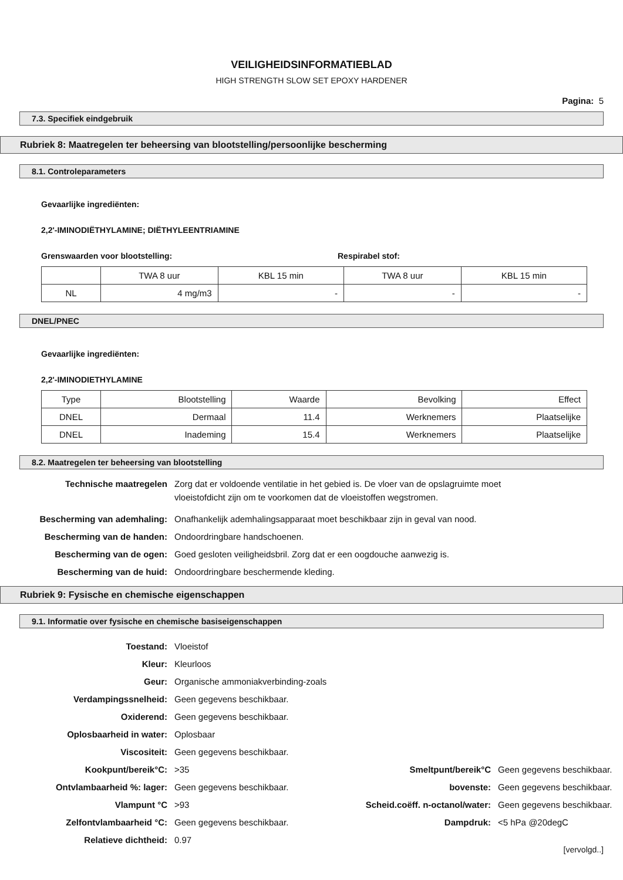VEILIGHEIDSINFORMATIEBLAD
HIGH STRENGTH SLOW SET EPOXY HARDENER
Pagina: 5
7.3. Specifiek eindgebruik
Rubriek 8: Maatregelen ter beheersing van blootstelling/persoonlijke bescherming
8.1. Controleparameters
Gevaarlijke ingrediënten:
2,2'-IMINODIËTHYLAMINE; DIËTHYLEENTRIAMINE
Grenswaarden voor blootstelling: Respirabel stof:
| | TWA 8 uur | KBL 15 min | TWA 8 uur | KBL 15 min |
| NL | 4 mg/m3 | - | - | - |
DNEL/PNEC
Gevaarlijke ingrediënten:
2,2'-IMINODIETHYLAMINE
| Type | Blootstelling | Waarde | Bevolking | Effect |
| DNEL | Dermaal | 11.4 | Werknemers | Plaatselijke |
| DNEL | Inademing | 15.4 | Werknemers | Plaatselijke |
8.2. Maatregelen ter beheersing van blootstelling
Technische maatregelen Zorg dat er voldoende ventilatie in het gebied is. De vloer van de opslagruimte moet
vloeistofdicht zijn om te voorkomen dat de vloeistoffen wegstromen. Bescherming van ademhaling: Onafhankelijk ademhalingsapparaat moet beschikbaar zijn in geval van nood. Bescherming van de handen: Ondoordringbare handschoenen. Bescherming van de ogen: Goed gesloten veiligheidsbril. Zorg dat er een oogdouche aanwezig is. Bescherming van de huid: Ondoordringbare beschermende kleding.
Rubriek 9: Fysische en chemische eigenschappen
9.1. Informatie over fysische en chemische basiseigenschappen
Toestand: Vloeistof Kleur: Kleurloos Geur: Organische ammoniakverbinding-zoals Verdampingssnelheid: Geen gegevens beschikbaar. Oxiderend: Geen gegevens beschikbaar. Oplosbaarheid in water: Oplosbaar Viscositeit: Geen gegevens beschikbaar.
Kookpunt/bereik°C: >35 Smeltpunt/bereik°C Geen gegevens beschikbaar. Ontvlambaarheid %: lager: Geen gegevens beschikbaar. bovenste: Geen gegevens beschikbaar. Vlampunt °C >93 Scheid.coëff. n-octanol/water: Geen gegevens beschikbaar. Zelfontvlambaarheid °C: Geen gegevens beschikbaar. Dampdruk: <5 hPa @20degC Relatieve dichtheid: 0.97
[vervolgd..]